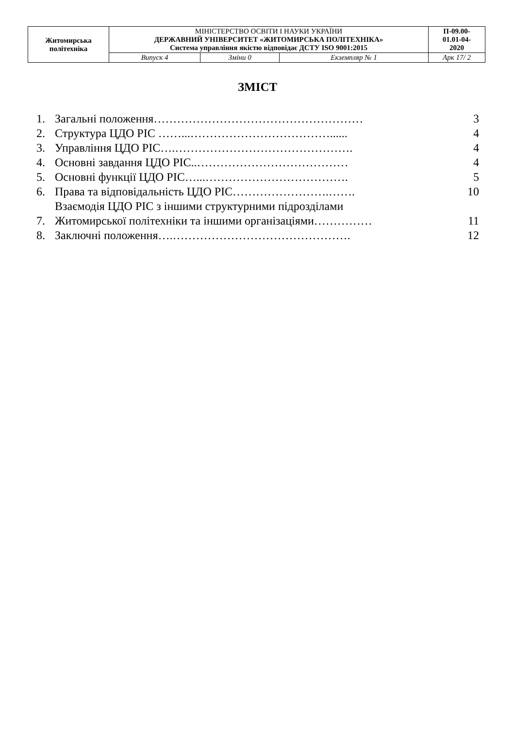| Житомирська політехніка | МІНІСТЕРСТВО ОСВІТИ І НАУКИ УКРАЇНИ ДЕРЖАВНИЙ УНІВЕРСИТЕТ «ЖИТОМИРСЬКА ПОЛІТЕХНІКА» Система управління якістю відповідає ДСТУ ISO 9001:2015 | | | П-09.00- 01.01-04- 2020 |
| | Випуск 4 | Зміни 0 | Екземпляр № 1 | Арк 17/ 2 |
ЗМІСТ
| 1. | Загальні положення……………………………………………… | 3 |
| 2. | Структура ЦДО РІС ……...………………………………...... | 4 |
| 3. | Управління ЦДО РІС….………………………………………. | 4 |
| 4. | Основні завдання ЦДО РІС..………………………………… | 4 |
| 5. | Основні функції ЦДО РІС…...………………………………. | 5 |
| 6. | Права та відповідальність ЦДО РІС…………………….……. | 10 |
| 7. | Взаємодія ЦДО РІС з іншими структурними підрозділами Житомирської політехніки та іншими організаціями…………… | 11 |
| 8. | Заключні положення….………………………………………. | 12 |